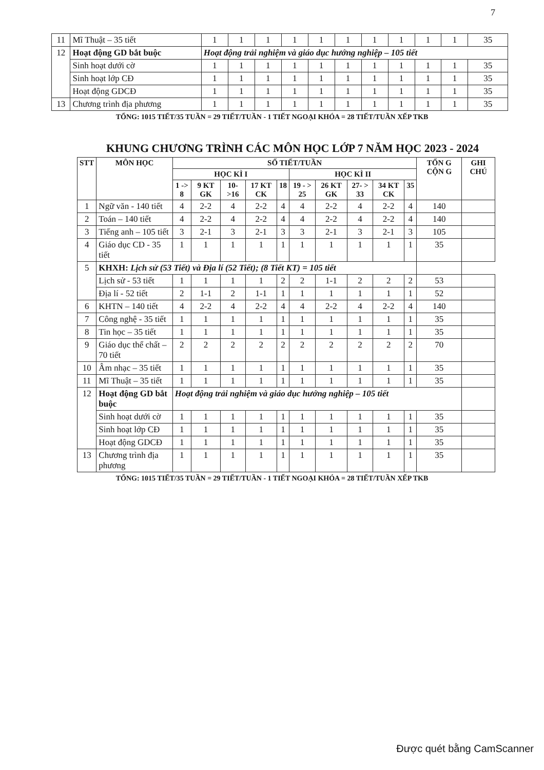7
| 11 | Mĩ Thuật – 35 tiết | 1 | 1 | 1 | 1 | 1 | 1 | 1 | 1 | 1 | 1 | 35 |
| 12 | Hoạt động GD bắt buộc | Hoạt động trải nghiệm và giáo dục hướng nghiệp – 105 tiết | | | | | | | | | | |
| | Sinh hoạt dưới cờ | 1 | 1 | 1 | 1 | 1 | 1 | 1 | 1 | 1 | 1 | 35 |
| | Sinh hoạt lớp CĐ | 1 | 1 | 1 | 1 | 1 | 1 | 1 | 1 | 1 | 1 | 35 |
| | Hoạt động GDCĐ | 1 | 1 | 1 | 1 | 1 | 1 | 1 | 1 | 1 | 1 | 35 |
| 13 | Chương trình địa phương | 1 | 1 | 1 | 1 | 1 | 1 | 1 | 1 | 1 | 1 | 35 |
TỔNG: 1015 TIẾT/35 TUẦN = 29 TIẾT/TUẦN - 1 TIẾT NGOẠI KHÓA = 28 TIẾT/TUẦN XẾP TKB
KHUNG CHƯƠNG TRÌNH CÁC MÔN HỌC LỚP 7 NĂM HỌC 2023 - 2024
| STT | MÔN HỌC | SỐ TIẾT/TUẦN | | | | | | | | | | TỔN G CỘN G | GHI CHÚ |
| --- | --- | --- | --- | --- | --- | --- | --- | --- | --- | --- | --- | --- | --- |
| | | HỌC KÌ I | | | | | HỌC KÌ II | | | | | | |
| | | 1 -> 8 | 9 KT GK | 10- >16 | 17 KT CK | 18 | 19 - > 25 | 26 KT GK | 27- > 33 | 34 KT CK | 35 | | |
| 1 | Ngữ văn - 140 tiết | 4 | 2-2 | 4 | 2-2 | 4 | 4 | 2-2 | 4 | 2-2 | 4 | 140 | |
| 2 | Toán – 140 tiết | 4 | 2-2 | 4 | 2-2 | 4 | 4 | 2-2 | 4 | 2-2 | 4 | 140 | |
| 3 | Tiếng anh – 105 tiết | 3 | 2-1 | 3 | 2-1 | 3 | 3 | 2-1 | 3 | 2-1 | 3 | 105 | |
| 4 | Giáo dục CD - 35 tiết | 1 | 1 | 1 | 1 | 1 | 1 | 1 | 1 | 1 | 1 | 35 | |
| 5 | KHXH: Lịch sử (53 Tiết) và Địa lí (52 Tiết); (8 Tiết KT) = 105 tiết | | | | | | | | | | | | |
| | Lịch sử - 53 tiết | 1 | 1 | 1 | 1 | 2 | 2 | 1-1 | 2 | 2 | 2 | 53 | |
| | Địa lí - 52 tiết | 2 | 1-1 | 2 | 1-1 | 1 | 1 | 1 | 1 | 1 | 1 | 52 | |
| 6 | KHTN – 140 tiết | 4 | 2-2 | 4 | 2-2 | 4 | 4 | 2-2 | 4 | 2-2 | 4 | 140 | |
| 7 | Công nghệ - 35 tiết | 1 | 1 | 1 | 1 | 1 | 1 | 1 | 1 | 1 | 1 | 35 | |
| 8 | Tin học – 35 tiết | 1 | 1 | 1 | 1 | 1 | 1 | 1 | 1 | 1 | 1 | 35 | |
| 9 | Giáo dục thể chất – 70 tiết | 2 | 2 | 2 | 2 | 2 | 2 | 2 | 2 | 2 | 2 | 70 | |
| 10 | Âm nhạc – 35 tiết | 1 | 1 | 1 | 1 | 1 | 1 | 1 | 1 | 1 | 1 | 35 | |
| 11 | Mĩ Thuật – 35 tiết | 1 | 1 | 1 | 1 | 1 | 1 | 1 | 1 | 1 | 1 | 35 | |
| 12 | Hoạt động GD bắt buộc | Hoạt động trải nghiệm và giáo dục hướng nghiệp – 105 tiết | | | | | | | | | | | |
| | Sinh hoạt dưới cờ | 1 | 1 | 1 | 1 | 1 | 1 | 1 | 1 | 1 | 1 | 35 | |
| | Sinh hoạt lớp CĐ | 1 | 1 | 1 | 1 | 1 | 1 | 1 | 1 | 1 | 1 | 35 | |
| | Hoạt động GDCĐ | 1 | 1 | 1 | 1 | 1 | 1 | 1 | 1 | 1 | 1 | 35 | |
| 13 | Chương trình địa phương | 1 | 1 | 1 | 1 | 1 | 1 | 1 | 1 | 1 | 1 | 35 | |
TỔNG: 1015 TIẾT/35 TUẦN = 29 TIẾT/TUẦN - 1 TIẾT NGOẠI KHÓA = 28 TIẾT/TUẦN XẾP TKB
Được quét bằng CamScanner